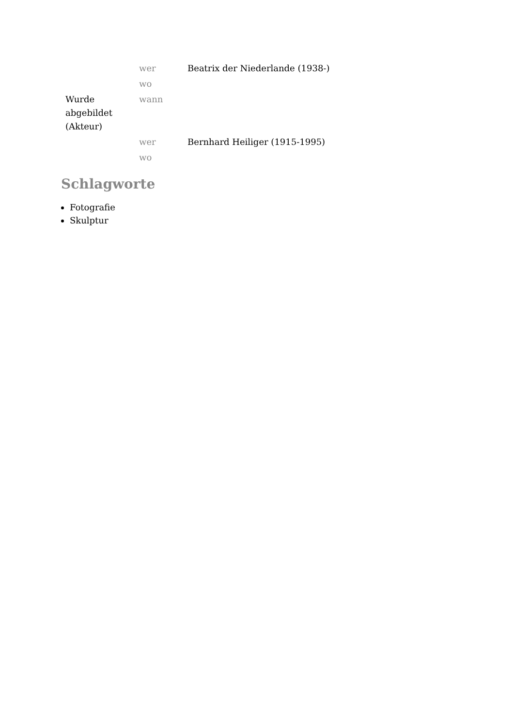| Wurde abgebildet (Akteur) | wer | Beatrix der Niederlande (1938-) |
| | wo | |
| | wann | |
| | wer | Bernhard Heiliger (1915-1995) |
| | wo | |
Schlagworte
Fotografie
Skulptur